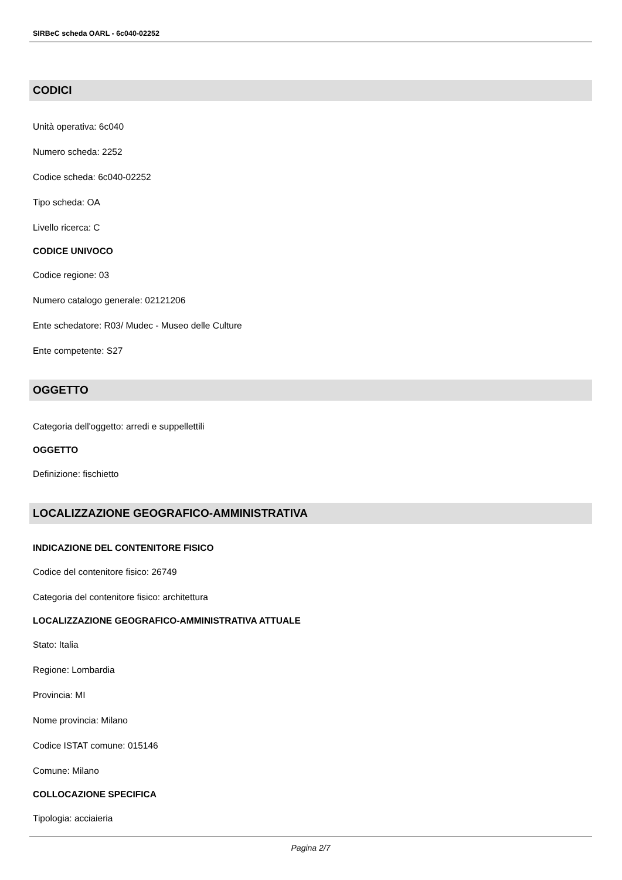SIRBeC scheda OARL - 6c040-02252
CODICI
Unità operativa: 6c040
Numero scheda: 2252
Codice scheda: 6c040-02252
Tipo scheda: OA
Livello ricerca: C
CODICE UNIVOCO
Codice regione: 03
Numero catalogo generale: 02121206
Ente schedatore: R03/ Mudec - Museo delle Culture
Ente competente: S27
OGGETTO
Categoria dell'oggetto: arredi e suppellettili
OGGETTO
Definizione: fischietto
LOCALIZZAZIONE GEOGRAFICO-AMMINISTRATIVA
INDICAZIONE DEL CONTENITORE FISICO
Codice del contenitore fisico: 26749
Categoria del contenitore fisico: architettura
LOCALIZZAZIONE GEOGRAFICO-AMMINISTRATIVA ATTUALE
Stato: Italia
Regione: Lombardia
Provincia: MI
Nome provincia: Milano
Codice ISTAT comune: 015146
Comune: Milano
COLLOCAZIONE SPECIFICA
Tipologia: acciaieria
Pagina 2/7